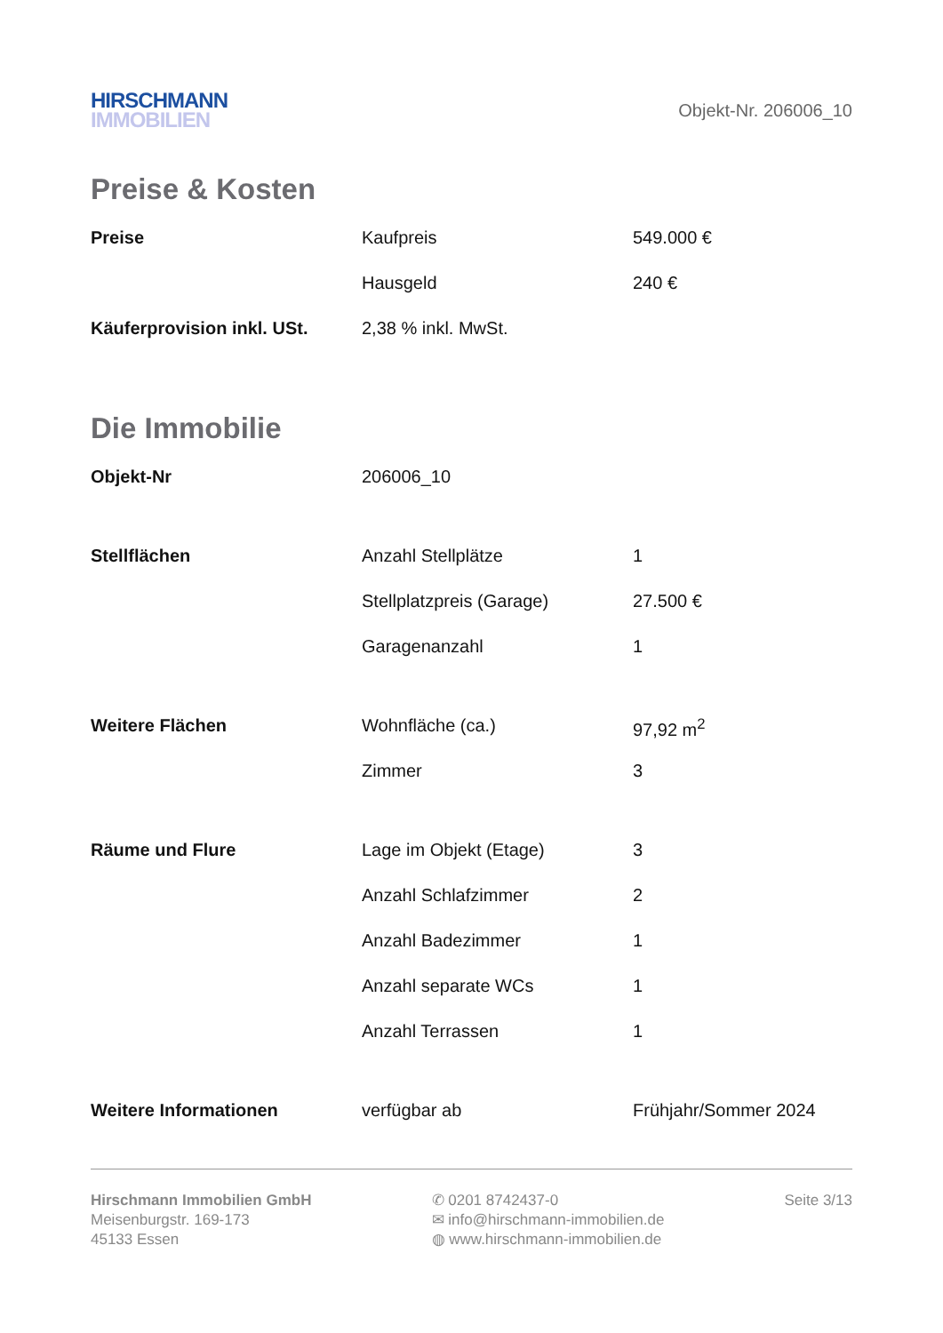HIRSCHMANN
IMMOBILIEN
Objekt-Nr. 206006_10
Preise & Kosten
| Preise | Kaufpreis | 549.000 € |
| | Hausgeld | 240 € |
| Käuferprovision inkl. USt. | 2,38 % inkl. MwSt. | |
Die Immobilie
| Objekt-Nr | 206006_10 | |
| Stellflächen | Anzahl Stellplätze | 1 |
| | Stellplatzpreis (Garage) | 27.500 € |
| | Garagenanzahl | 1 |
| Weitere Flächen | Wohnfläche (ca.) | 97,92 m<sup>2</sup> |
| | Zimmer | 3 |
| Räume und Flure | Lage im Objekt (Etage) | 3 |
| | Anzahl Schlafzimmer | 2 |
| | Anzahl Badezimmer | 1 |
| | Anzahl separate WCs | 1 |
| | Anzahl Terrassen | 1 |
| Weitere Informationen | verfügbar ab | Frühjahr/Sommer 2024 |
Hirschmann Immobilien GmbH
Meisenburgstr. 169-173
45133 Essen
✆ 0201 8742437-0
✉ info@hirschmann-immobilien.de
◍ www.hirschmann-immobilien.de
Seite 3/13